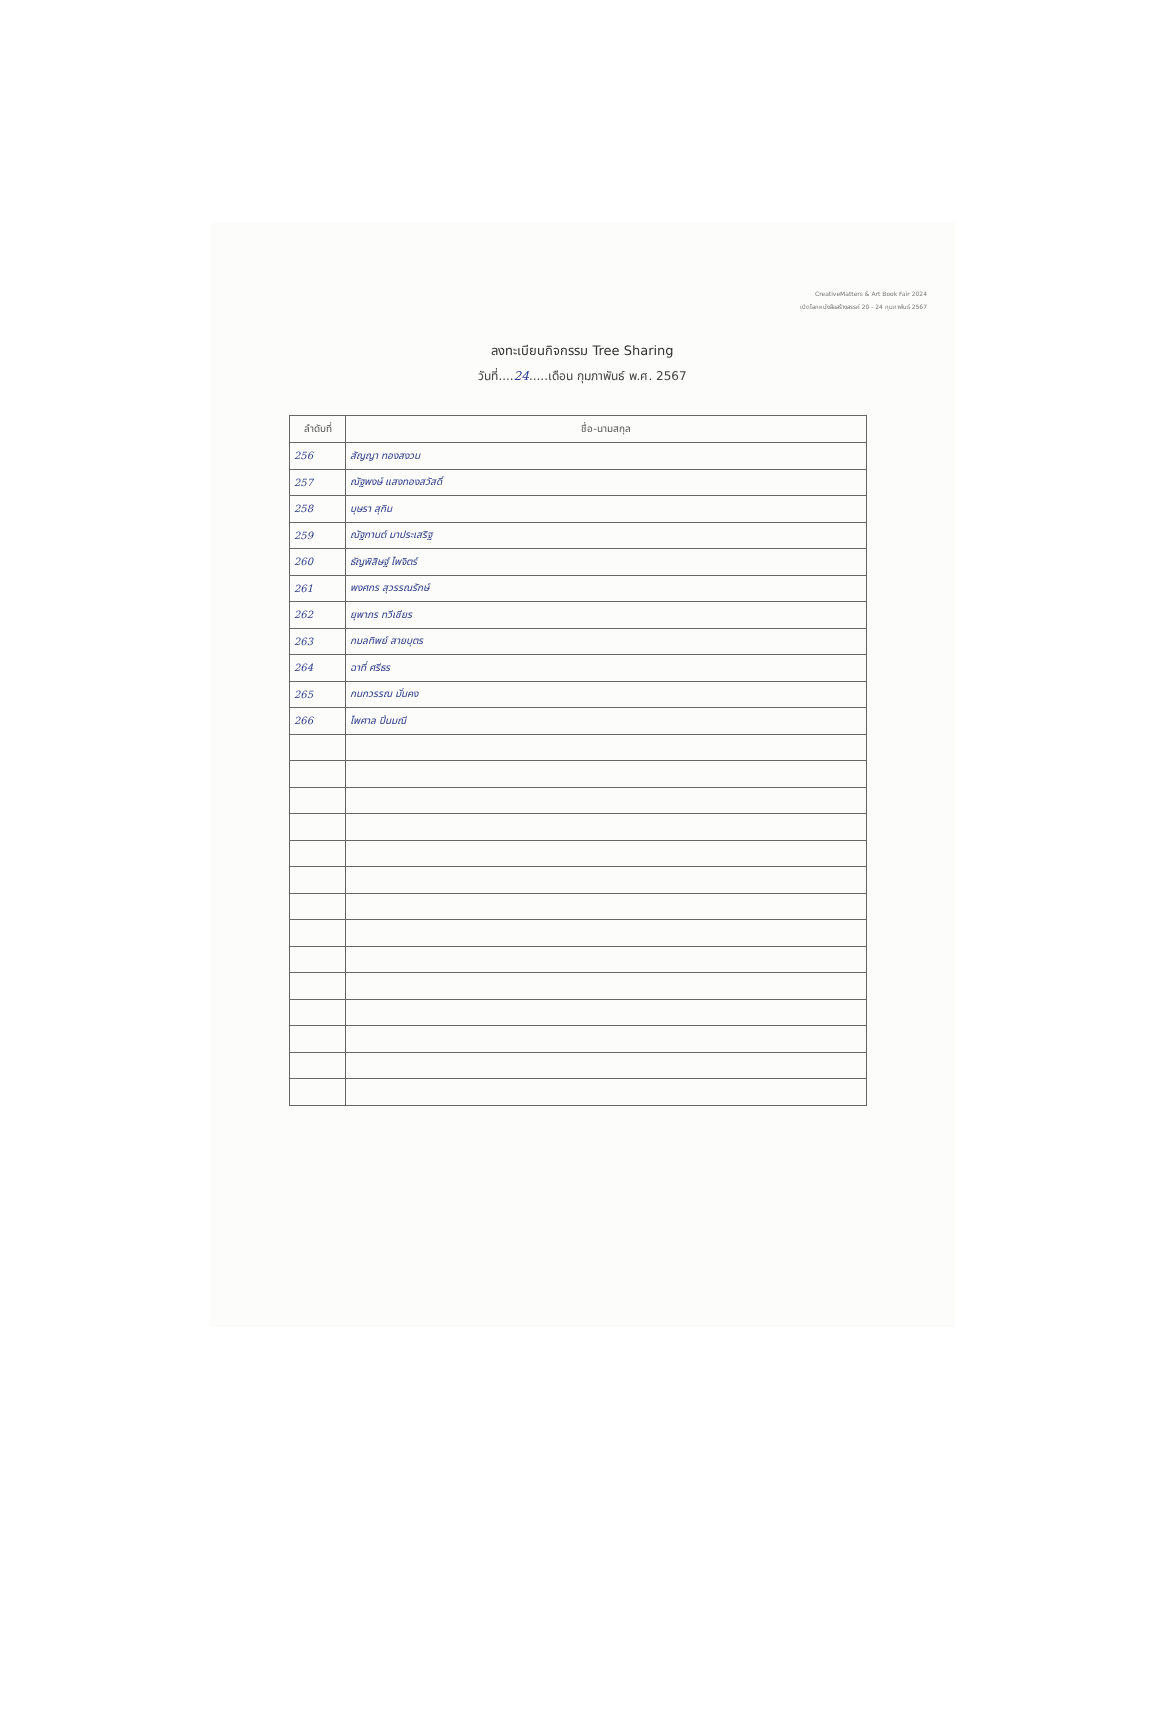CreativeMatters & Art Book Fair 2024
เปิดโลกหนังสือสร้างสรรค์ 20 - 24 กุมภาพันธ์ 2567
ลงทะเบียนกิจกรรม Tree Sharing
วันที่....24.....เดือน กุมภาพันธ์ พ.ศ. 2567
| ลำดับที่ | ชื่อ-นามสกุล |
| --- | --- |
| 256 | สัญญา ทองสงวน |
| 257 | ณัฐพงษ์ แสงทองสวัสดิ์ |
| 258 | บุษรา สุกิน |
| 259 | ณัฐกานต์ มาประเสริฐ |
| 260 | ธัญพิสิษฐ์ ไพจิตร์ |
| 261 | พงศกร สุวรรณรักษ์ |
| 262 | ยุพาภร ทวีเชียร |
| 263 | กมลทิพย์ สายบุตร |
| 264 | ฉาที่ ศรีธร |
| 265 | กนกวรรณ มั่นคง |
| 266 | ไพศาล ปิ่นมณี |